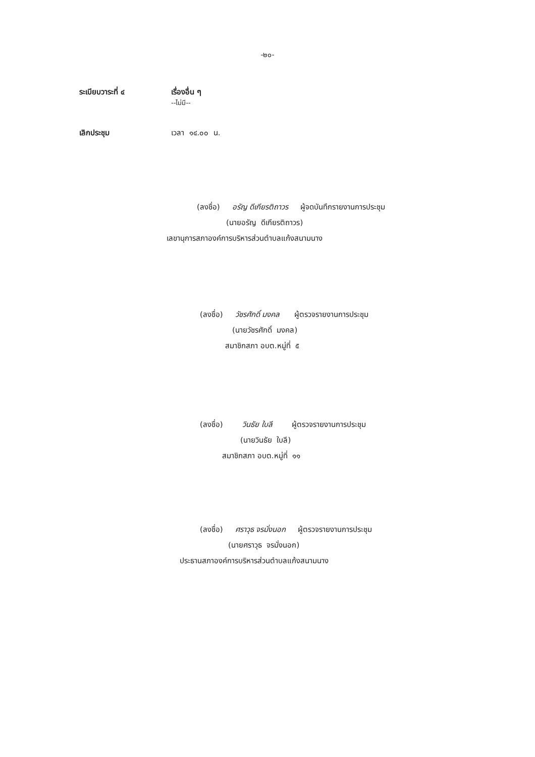-๒๐-
ระเบียบวาระที่ ๔ เรื่องอื่น ๆ
--ไม่มี--
เลิกประชุม เวลา ๑๔.๐๐ น.
(ลงชื่อ) อรัญ ดีเกียรติถาวร ผู้จดบันทึกรายงานการประชุม
(นายอรัญ ดีเกียรติถาวร)
เลขานุการสภาองค์การบริหารส่วนตำบลแก้งสนามนาง
(ลงชื่อ) วัชรศักดิ์ มงคล ผู้ตรวจรายงานการประชุม
(นายวัชรศักดิ์ มงคล)
สมาชิกสภา อบต.หมู่ที่ ๕
(ลงชื่อ) วินธัย ใบลี ผู้ตรวจรายงานการประชุม
(นายวินธัย ใบลี)
สมาชิกสภา อบต.หมู่ที่ ๑๑
(ลงชื่อ) ศราวุธ จรมั่งนอก ผู้ตรวจรายงานการประชุม
(นายศราวุธ จรมั่งนอก)
ประธานสภาองค์การบริหารส่วนตำบลแก้งสนามนาง